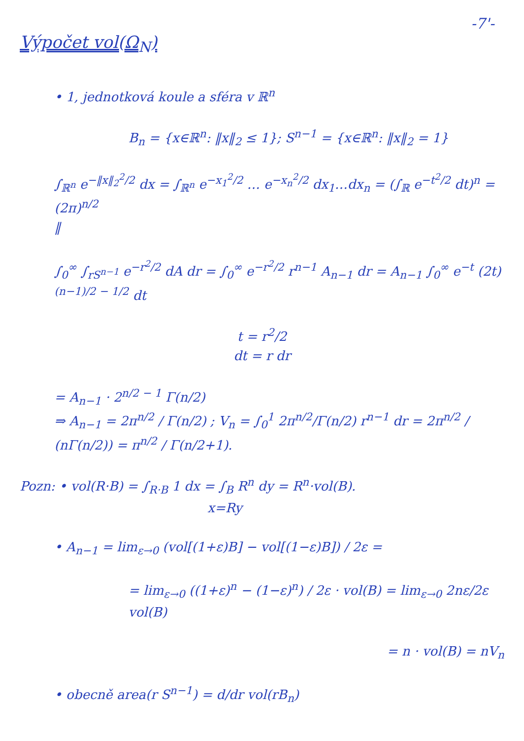-7'-
Výpočet vol(Ω<sub>N</sub>)
• 1, jednotková koule a sféra v ℝ<sup>n</sup>
B<sub>n</sub> = {x∈ℝ<sup>n</sup>: ‖x‖<sub>2</sub> ≤ 1}; S<sup>n−1</sup> = {x∈ℝ<sup>n</sup>: ‖x‖<sub>2</sub> = 1}
∫<sub>ℝ<sup>n</sup></sub> e<sup>−‖x‖<sub>2</sub><sup>2</sup>/2</sup> dx = ∫<sub>ℝ<sup>n</sup></sub> e<sup>−x<sub>1</sub><sup>2</sup>/2</sup> … e<sup>−x<sub>n</sub><sup>2</sup>/2</sup> dx<sub>1</sub>…dx<sub>n</sub> = (∫<sub>ℝ</sub> e<sup>−t<sup>2</sup>/2</sup> dt)<sup>n</sup> = (2π)<sup>n/2</sup>
‖
∫<sub>0</sub><sup>∞</sup> ∫<sub>rS<sup>n−1</sup></sub> e<sup>−r<sup>2</sup>/2</sup> dA dr = ∫<sub>0</sub><sup>∞</sup> e<sup>−r<sup>2</sup>/2</sup> r<sup>n−1</sup> A<sub>n−1</sub> dr = A<sub>n−1</sub> ∫<sub>0</sub><sup>∞</sup> e<sup>−t</sup> (2t)<sup>(n−1)/2 − 1/2</sup> dt
t = r<sup>2</sup>/2
dt = r dr
= A<sub>n−1</sub> · 2<sup>n/2 − 1</sup> Γ(n/2)
⇒ A<sub>n−1</sub> = 2π<sup>n/2</sup> / Γ(n/2) ; V<sub>n</sub> = ∫<sub>0</sub><sup>1</sup> 2π<sup>n/2</sup>/Γ(n/2) r<sup>n−1</sup> dr = 2π<sup>n/2</sup> / (nΓ(n/2)) = π<sup>n/2</sup> / Γ(n/2+1).
Pozn: • vol(R·B) = ∫<sub>R·B</sub> 1 dx = ∫<sub>B</sub> R<sup>n</sup> dy = R<sup>n</sup>·vol(B).
x=Ry
• A<sub>n−1</sub> = lim<sub>ε→0</sub> (vol[(1+ε)B] − vol[(1−ε)B]) / 2ε =
= lim<sub>ε→0</sub> ((1+ε)<sup>n</sup> − (1−ε)<sup>n</sup>) / 2ε · vol(B) = lim<sub>ε→0</sub> 2nε/2ε vol(B)
= n · vol(B) = nV<sub>n</sub>
• obecně area(r S<sup>n−1</sup>) = d/dr vol(rB<sub>n</sub>)